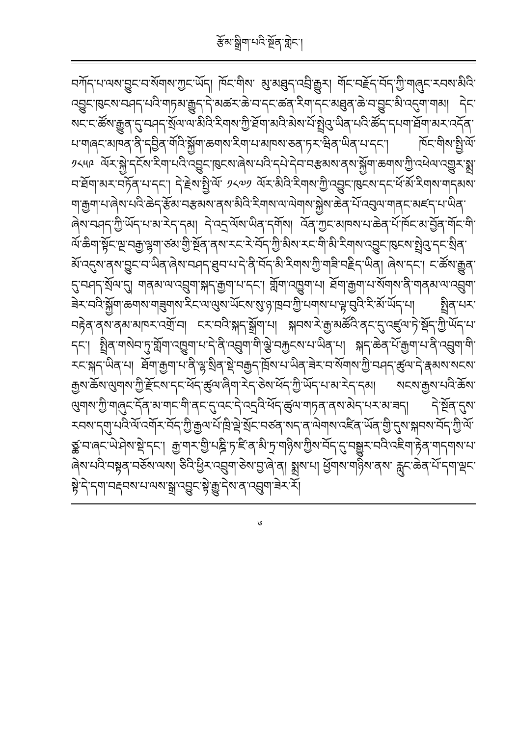རྩོམ་སྒྲིག་པའི་སྔོན་གླེང་།
བཀོད་པ་ལས་བྱུང་བ་སོགས་ཀྱང་ཡོད། ཁོང་གིས་ མུ་མཐུད་འབྲི་རྒྱུར། གོང་བརྗོད་བོད་ཀྱི་གཞུང་རབས་མིའི་འབྱུང་ཁུངས་བཤད་པའི་གཏམ་རྒྱུད་དེ་མཚར་ཆེ་བ་དང་ཚན་རིག་དང་མཐུན་ཆེ་བ་བྱུང་མི་འདུག་གམ། དེང་སང་ང་ཚོས་རྒྱུན་དུ་བཤད་སྲོལ་ལ་མིའི་རིགས་ཀྱི་ཐོག་མའི་མེས་པོ་སྤྲེའུ་ཡིན་པའི་ཚོད་དཔག་ཐོག་མར་འདོན་པ་གཞང་མཁན་ནི་དབྱིན་གོའི་སྐྱོག་ཆགས་རིག་པ་མཁས་ཅན་ཏར་ཝིན་ཡིན་པ་དང་། ཁོང་གིས་སྤྱི་ལོ་ ༡༨༥༩ ལོར་སྐྱེ་དངོས་རིག་པའི་འབྱུང་ཁུངས་ཞེས་པའི་དཔེ་དེབ་བརྩམས་ནས་སྐྱོག་ཆགས་ཀྱི་འཕེལ་འགྱུར་སྨྲ་བ་ཐོག་མར་བཏོན་པ་དང་། དེ་རྗེས་སྤྱི་ལོ་ ༡༨༧༡ ལོར་མིའི་རིགས་ཀྱི་འབྱུང་ཁུངས་དང་ཕོ་མོ་རིགས་གདམས་ག་རྒྱག་པ་ཞེས་པའི་ཆེད་རྩོམ་བརྩམས་ནས་མིའི་རིགས་ལ་ལེགས་སྐྱེས་ཆེན་པོ་འབུལ་གནང་མཛད་པ་ཡིན་ཞེས་བཤད་ཀྱི་ཡོད་པ་མ་རེད་དམ། དེ་འདྲ་ལོས་ཡིན་དགོས། འོན་ཀྱང་མཁས་པ་ཆེན་པོ་ཁོང་མ་བྱོན་གོང་གི་ལོ་ཆིག་སྟོང་ལྔ་བརྒྱ་ལྷག་ཙམ་གྱི་སྔོན་ནས་རང་རེ་བོད་ཀྱི་མིས་རང་གི་མི་རིགས་འབྱུང་ཁུངས་སྤྲེའུ་དང་སྲིན་མོ་འདུས་ནས་བྱུང་བ་ཡིན་ཞེས་བཤད་ཐུབ་པ་དེ་ནི་བོད་མི་རིགས་ཀྱི་གཟི་བརྗིད་ཡིན། ཞེས་དང་། ང་ཚོས་རྒྱུན་དུ་བཤད་སྲོལ་དུ། གནམ་ལ་འབྲུག་སྐད་རྒྱག་པ་དང་། གློག་འཁྱུག་པ། ཐོག་རྒྱག་པ་སོགས་ནི་གནམ་ལ་འབྲུག་ཟེར་བའི་སྐྱོག་ཆགས་གཟུགས་རིང་ལ་ལུས་ཡོངས་སུ་ཉ་ཁྲབ་ཀྱི་པགས་པ་ལྟ་བུའི་རི་མོ་ཡོད་པ། སྤྲིན་པར་བརྟེན་ནས་ནམ་མཁར་འགྲོ་བ། ངར་བའི་སྐད་སྒྲོག་པ། སྐབས་རེ་རྒྱ་མཚོའི་ནང་དུ་འཛུལ་ཏེ་སྡོད་ཀྱི་ཡོད་པ་དང་། སྤྲིན་གསེབ་ཏུ་གློག་འཁྱུག་པ་དེ་ནི་འབྲུག་གི་ལྕེ་བརྐྱངས་པ་ཡིན་པ། སྐད་ཆེན་པོ་རྒྱག་པ་ནི་འབྲུག་གི་རང་སྐད་ཡིན་པ། ཐོག་རྒྱག་པ་ནི་ལྷ་སྲིན་སྡེ་བརྒྱད་ཁྲོས་པ་ཡིན་ཟེར་བ་སོགས་ཀྱི་བཤད་ཚུལ་དེ་རྣམས་སངས་རྒྱས་ཆོས་ལུགས་ཀྱི་རྫོངས་དང་ཕོད་ཚུལ་ཞིག་རེད་ཅེས་ཕོད་ཀྱི་ཡོད་པ་མ་རེད་དམ། སངས་རྒྱས་པའི་ཆོས་ལུགས་ཀྱི་གཞུང་དོན་མ་གང་གི་ནང་དུ་འང་དེ་འདྲའི་ཕོད་ཚུལ་གཏན་ནས་མེད་པར་མ་ཟད། དེ་སྔོན་དུས་རབས་དགུ་པའི་ལོ་འགོར་བོད་ཀྱི་རྒྱལ་པོ་ཁྲི་ལྡེ་སྲོང་བཙན་སད་ན་ལེགས་འཛིན་ཡོན་གྱི་དུས་སྐབས་བོད་ཀྱི་ལོ་ཙྪ་བ་ཞང་ཡེ་ཤེས་སྡེ་དང་། རྒྱ་གར་གྱི་པཎྜི་ཏ་ཛི་ན་མི་ཏྲ་གཉིས་ཀྱིས་བོད་དུ་བསྒྱུར་བའི་འཇིག་རྟེན་གདགས་པ་ཞེས་པའི་བསྟན་བཅོས་ལས། ཅིའི་ཕྱིར་འབྲུག་ཅེས་བྱ་ཞེ་ན། སྨྲས་པ། ཕྱོགས་གཉིས་ནས་ རླུང་ཆེན་པོ་དག་ལྡང་སྟེ་དེ་དག་བརྡབས་པ་ལས་སྒྲ་འབྱུང་སྟེ་རྒྱུ་དེས་ན་འབྲུག་ཟེར་རོ།
༦